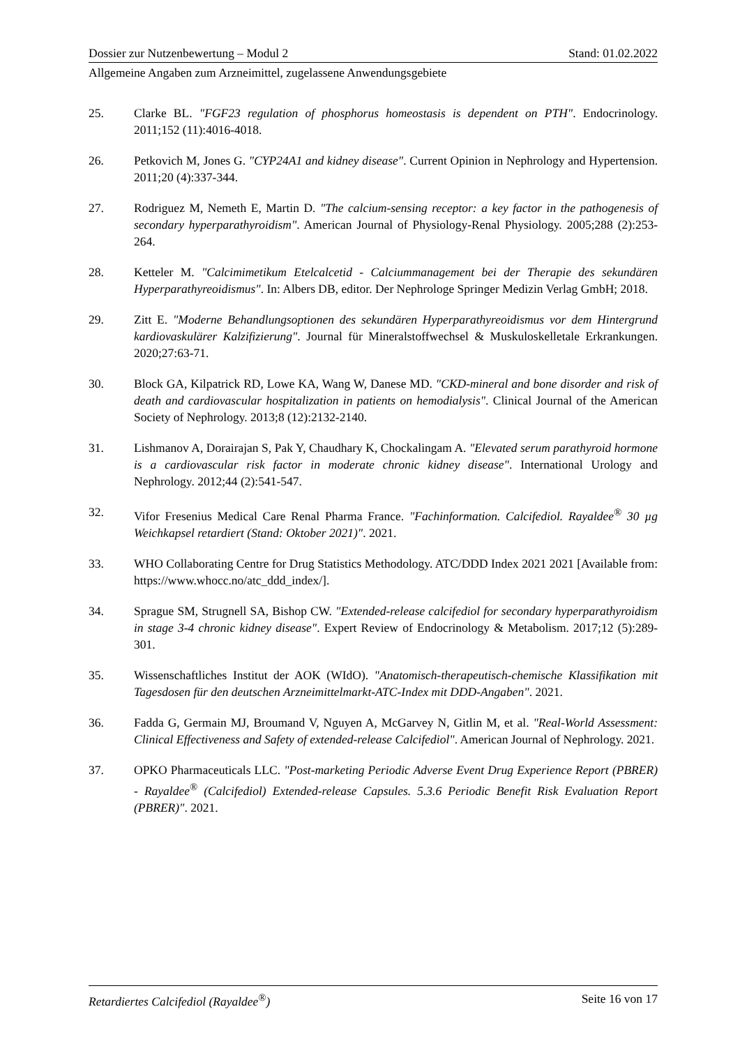Dossier zur Nutzenbewertung – Modul 2 Stand: 01.02.2022
Allgemeine Angaben zum Arzneimittel, zugelassene Anwendungsgebiete
25. Clarke BL. "FGF23 regulation of phosphorus homeostasis is dependent on PTH". Endocrinology. 2011;152 (11):4016-4018.
26. Petkovich M, Jones G. "CYP24A1 and kidney disease". Current Opinion in Nephrology and Hypertension. 2011;20 (4):337-344.
27. Rodriguez M, Nemeth E, Martin D. "The calcium-sensing receptor: a key factor in the pathogenesis of secondary hyperparathyroidism". American Journal of Physiology-Renal Physiology. 2005;288 (2):253-264.
28. Ketteler M. "Calcimimetikum Etelcalcetid - Calciummanagement bei der Therapie des sekundären Hyperparathyreoidismus". In: Albers DB, editor. Der Nephrologe Springer Medizin Verlag GmbH; 2018.
29. Zitt E. "Moderne Behandlungsoptionen des sekundären Hyperparathyreoidismus vor dem Hintergrund kardiovaskulärer Kalzifizierung". Journal für Mineralstoffwechsel & Muskuloskelletale Erkrankungen. 2020;27:63-71.
30. Block GA, Kilpatrick RD, Lowe KA, Wang W, Danese MD. "CKD-mineral and bone disorder and risk of death and cardiovascular hospitalization in patients on hemodialysis". Clinical Journal of the American Society of Nephrology. 2013;8 (12):2132-2140.
31. Lishmanov A, Dorairajan S, Pak Y, Chaudhary K, Chockalingam A. "Elevated serum parathyroid hormone is a cardiovascular risk factor in moderate chronic kidney disease". International Urology and Nephrology. 2012;44 (2):541-547.
32. Vifor Fresenius Medical Care Renal Pharma France. "Fachinformation. Calcifediol. Rayaldee<sup>®</sup> 30 µg Weichkapsel retardiert (Stand: Oktober 2021)". 2021.
33. WHO Collaborating Centre for Drug Statistics Methodology. ATC/DDD Index 2021 2021 [Available from: https://www.whocc.no/atc_ddd_index/].
34. Sprague SM, Strugnell SA, Bishop CW. "Extended-release calcifediol for secondary hyperparathyroidism in stage 3-4 chronic kidney disease". Expert Review of Endocrinology & Metabolism. 2017;12 (5):289-301.
35. Wissenschaftliches Institut der AOK (WIdO). "Anatomisch-therapeutisch-chemische Klassifikation mit Tagesdosen für den deutschen Arzneimittelmarkt-ATC-Index mit DDD-Angaben". 2021.
36. Fadda G, Germain MJ, Broumand V, Nguyen A, McGarvey N, Gitlin M, et al. "Real-World Assessment: Clinical Effectiveness and Safety of extended-release Calcifediol". American Journal of Nephrology. 2021.
37. OPKO Pharmaceuticals LLC. "Post-marketing Periodic Adverse Event Drug Experience Report (PBRER) - Rayaldee<sup>®</sup> (Calcifediol) Extended-release Capsules. 5.3.6 Periodic Benefit Risk Evaluation Report (PBRER)". 2021.
Retardiertes Calcifediol (Rayaldee<sup>®</sup>) Seite 16 von 17